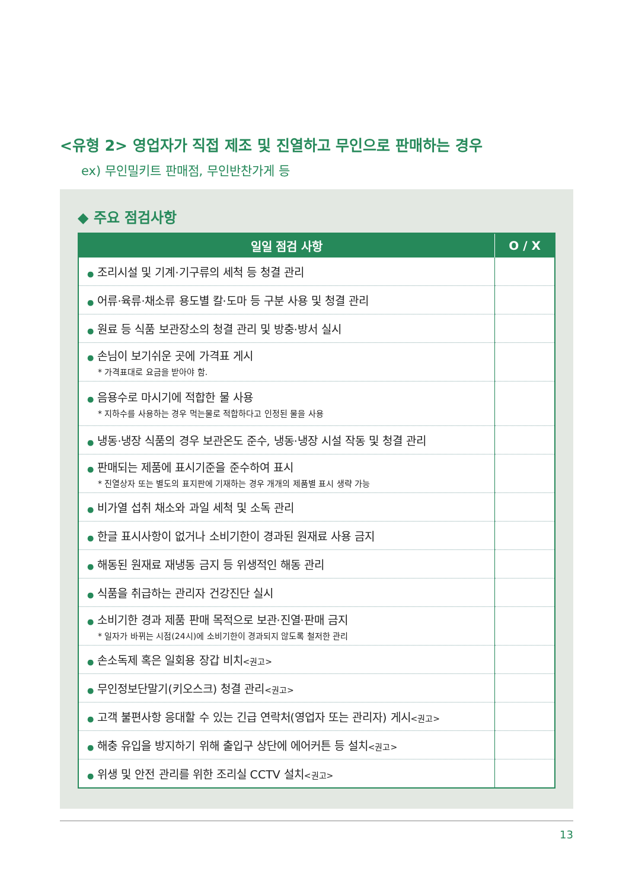<유형 2> 영업자가 직접 제조 및 진열하고 무인으로 판매하는 경우
ex) 무인밀키트 판매점, 무인반찬가게 등
◆ 주요 점검사항
| 일일 점검 사항 | O / X |
| --- | --- |
| ● 조리시설 및 기계·기구류의 세척 등 청결 관리 | |
| ● 어류·육류·채소류 용도별 칼·도마 등 구분 사용 및 청결 관리 | |
| ● 원료 등 식품 보관장소의 청결 관리 및 방충·방서 실시 | |
| ● 손님이 보기쉬운 곳에 가격표 게시 * 가격표대로 요금을 받아야 함. | |
| ● 음용수로 마시기에 적합한 물 사용 * 지하수를 사용하는 경우 먹는물로 적합하다고 인정된 물을 사용 | |
| ● 냉동·냉장 식품의 경우 보관온도 준수, 냉동·냉장 시설 작동 및 청결 관리 | |
| ● 판매되는 제품에 표시기준을 준수하여 표시 * 진열상자 또는 별도의 표지판에 기재하는 경우 개개의 제품별 표시 생략 가능 | |
| ● 비가열 섭취 채소와 과일 세척 및 소독 관리 | |
| ● 한글 표시사항이 없거나 소비기한이 경과된 원재료 사용 금지 | |
| ● 해동된 원재료 재냉동 금지 등 위생적인 해동 관리 | |
| ● 식품을 취급하는 관리자 건강진단 실시 | |
| ● 소비기한 경과 제품 판매 목적으로 보관·진열·판매 금지 * 일자가 바뀌는 시점(24시)에 소비기한이 경과되지 않도록 철저한 관리 | |
| ● 손소독제 혹은 일회용 장갑 비치 <권고> | |
| ● 무인정보단말기(키오스크) 청결 관리 <권고> | |
| ● 고객 불편사항 응대할 수 있는 긴급 연락처(영업자 또는 관리자) 게시 <권고> | |
| ● 해충 유입을 방지하기 위해 출입구 상단에 에어커튼 등 설치 <권고> | |
| ● 위생 및 안전 관리를 위한 조리실 CCTV 설치 <권고> | |
13